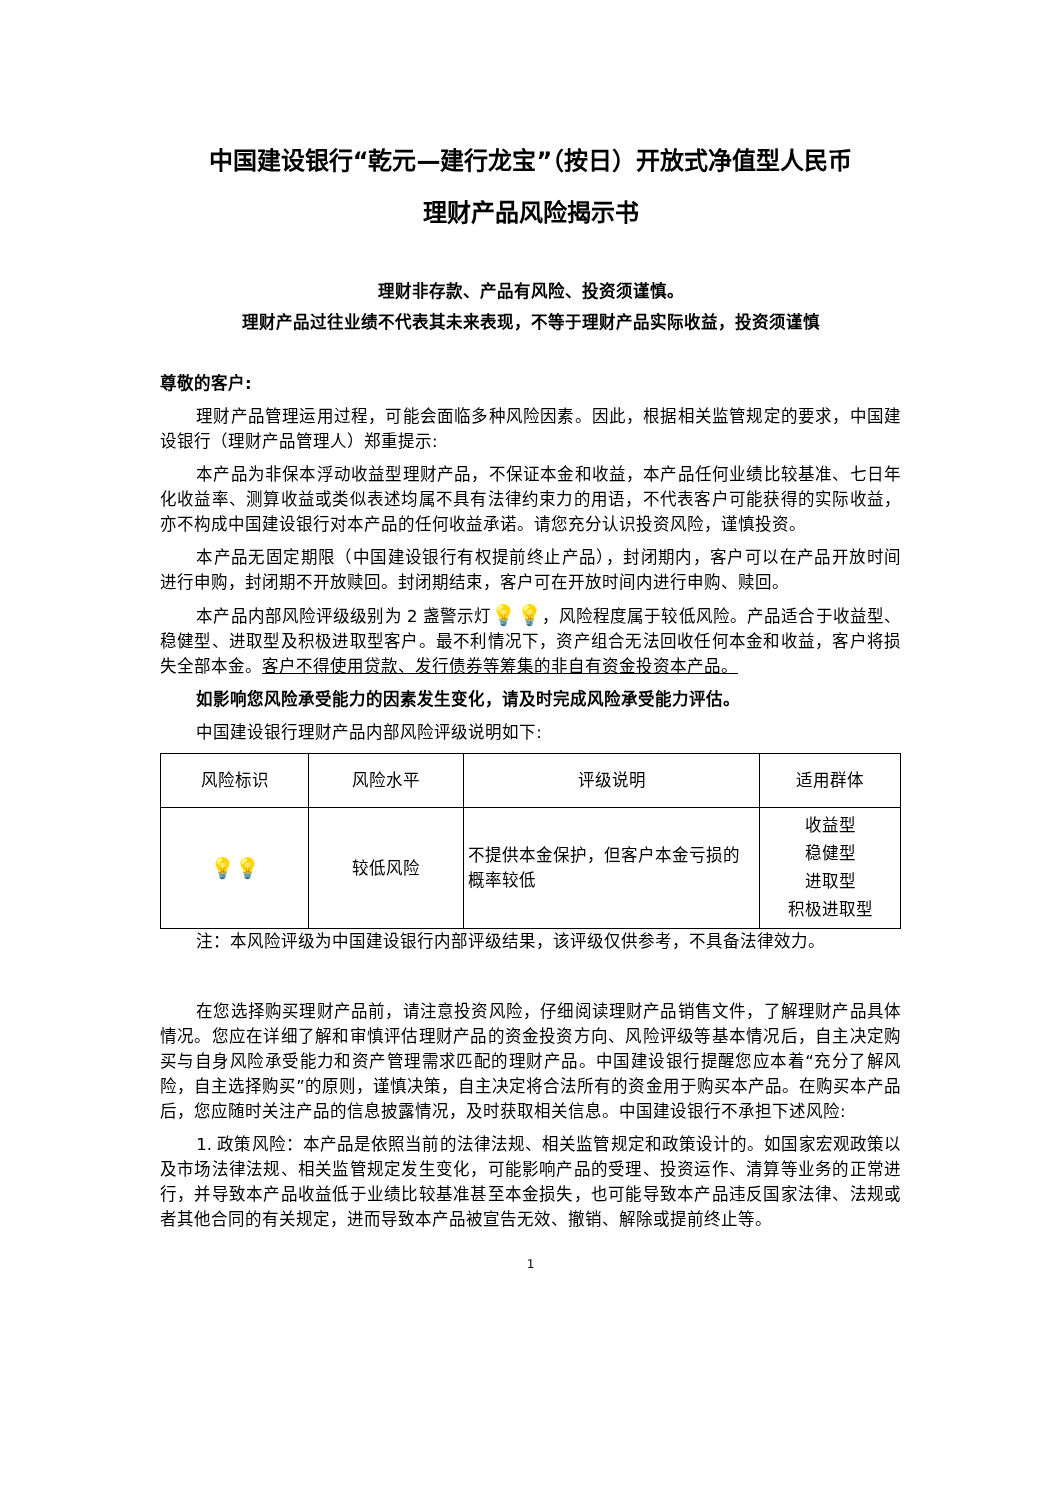中国建设银行“乾元—建行龙宝”（按日）开放式净值型人民币
理财产品风险揭示书
理财非存款、产品有风险、投资须谨慎。
理财产品过往业绩不代表其未来表现，不等于理财产品实际收益，投资须谨慎
尊敬的客户:
理财产品管理运用过程，可能会面临多种风险因素。因此，根据相关监管规定的要求，中国建设银行（理财产品管理人）郑重提示:
本产品为非保本浮动收益型理财产品，不保证本金和收益，本产品任何业绩比较基准、七日年化收益率、测算收益或类似表述均属不具有法律约束力的用语，不代表客户可能获得的实际收益，亦不构成中国建设银行对本产品的任何收益承诺。请您充分认识投资风险，谨慎投资。
本产品无固定期限（中国建设银行有权提前终止产品），封闭期内，客户可以在产品开放时间进行申购，封闭期不开放赎回。封闭期结束，客户可在开放时间内进行申购、赎回。
本产品内部风险评级级别为 2 盏警示灯💡💡，风险程度属于较低风险。产品适合于收益型、稳健型、进取型及积极进取型客户。最不利情况下，资产组合无法回收任何本金和收益，客户将损失全部本金。客户不得使用贷款、发行债券等筹集的非自有资金投资本产品。
如影响您风险承受能力的因素发生变化，请及时完成风险承受能力评估。
中国建设银行理财产品内部风险评级说明如下:
| 风险标识 | 风险水平 | 评级说明 | 适用群体 |
| --- | --- | --- | --- |
| 💡💡 | 较低风险 | 不提供本金保护，但客户本金亏损的概率较低 | 收益型 稳健型 进取型 积极进取型 |
注：本风险评级为中国建设银行内部评级结果，该评级仅供参考，不具备法律效力。
在您选择购买理财产品前，请注意投资风险，仔细阅读理财产品销售文件，了解理财产品具体情况。您应在详细了解和审慎评估理财产品的资金投资方向、风险评级等基本情况后，自主决定购买与自身风险承受能力和资产管理需求匹配的理财产品。中国建设银行提醒您应本着“充分了解风险，自主选择购买”的原则，谨慎决策，自主决定将合法所有的资金用于购买本产品。在购买本产品后，您应随时关注产品的信息披露情况，及时获取相关信息。中国建设银行不承担下述风险:
1. 政策风险：本产品是依照当前的法律法规、相关监管规定和政策设计的。如国家宏观政策以及市场法律法规、相关监管规定发生变化，可能影响产品的受理、投资运作、清算等业务的正常进行，并导致本产品收益低于业绩比较基准甚至本金损失，也可能导致本产品违反国家法律、法规或者其他合同的有关规定，进而导致本产品被宣告无效、撤销、解除或提前终止等。
1